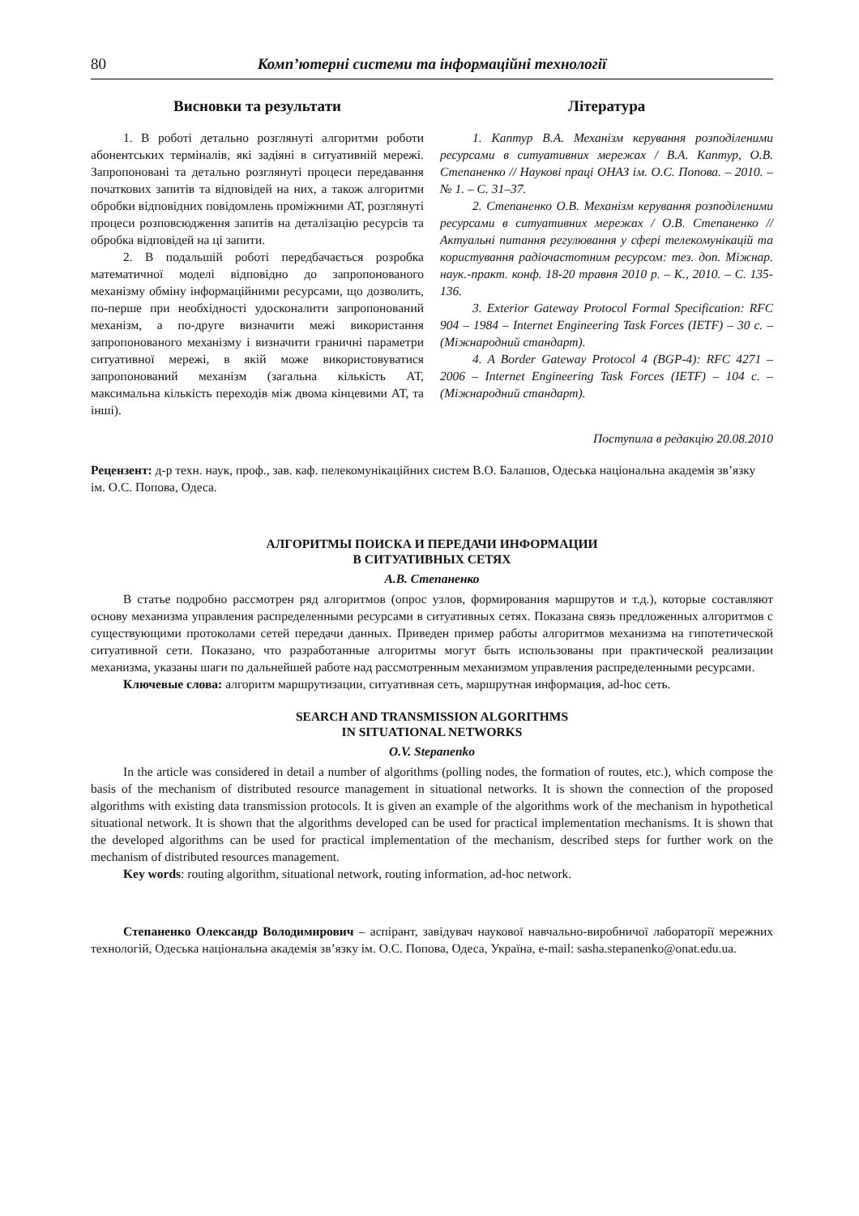80 Комп’ютерні системи та інформаційні технології
Висновки та результати
1. В роботі детально розглянуті алгоритми роботи абонентських терміналів, які задіяні в ситуативній мережі. Запропоновані та детально розглянуті процеси передавання початкових запитів та відповідей на них, а також алгоритми обробки відповідних повідомлень проміжними АТ, розглянуті процеси розповсюдження запитів на деталізацію ресурсів та обробка відповідей на ці запити.
2. В подальшій роботі передбачається розробка математичної моделі відповідно до запропонованого механізму обміну інформаційними ресурсами, що дозволить, по-перше при необхідності удосконалити запропонований механізм, а по-друге визначити межі використання запропонованого механізму і визначити граничні параметри ситуативної мережі, в якій може використовуватися запропонований механізм (загальна кількість АТ, максимальна кількість переходів між двома кінцевими АТ, та інші).
Література
1. Каптур В.А. Механізм керування розподіленими ресурсами в ситуативних мережах / В.А. Каптур, О.В. Степаненко // Наукові праці ОНАЗ ім. О.С. Попова. – 2010. – № 1. – С. 31–37.
2. Степаненко О.В. Механізм керування розподіленими ресурсами в ситуативних мережах / О.В. Степаненко // Актуальні питання регулювання у сфері телекомунікацій та користування радіочастотним ресурсом: тез. доп. Міжнар. наук.-практ. конф. 18-20 травня 2010 р. – К., 2010. – С. 135- 136.
3. Exterior Gateway Protocol Formal Specification: RFC 904 – 1984 – Internet Engineering Task Forces (IETF) – 30 с. – (Міжнародний стандарт).
4. A Border Gateway Protocol 4 (BGP-4): RFC 4271 – 2006 – Internet Engineering Task Forces (IETF) – 104 с. – (Міжнародний стандарт).
Поступила в редакцію 20.08.2010
Рецензент: д-р техн. наук, проф., зав. каф. пелекомунікаційних систем В.О. Балашов, Одеська національна академія зв’язку ім. О.С. Попова, Одеса.
АЛГОРИТМЫ ПОИСКА И ПЕРЕДАЧИ ИНФОРМАЦИИ
В СИТУАТИВНЫХ СЕТЯХ
А.В. Степаненко
В статье подробно рассмотрен ряд алгоритмов (опрос узлов, формирования маршрутов и т.д.), которые составляют основу механизма управления распределенными ресурсами в ситуативных сетях. Показана связь предложенных алгоритмов с существующими протоколами сетей передачи данных. Приведен пример работы алгоритмов механизма на гипотетической ситуативной сети. Показано, что разработанные алгоритмы могут быть использованы при практической реализации механизма, указаны шаги по дальнейшей работе над рассмотренным механизмом управления распределенными ресурсами.
Ключевые слова: алгоритм маршрутизации, ситуативная сеть, маршрутная информация, ad-hoc сеть.
SEARCH AND TRANSMISSION ALGORITHMS
IN SITUATIONAL NETWORKS
O.V. Stepanenko
In the article was considered in detail a number of algorithms (polling nodes, the formation of routes, etc.), which compose the basis of the mechanism of distributed resource management in situational networks. It is shown the connection of the proposed algorithms with existing data transmission protocols. It is given an example of the algorithms work of the mechanism in hypothetical situational network. It is shown that the algorithms developed can be used for practical implementation mechanisms. It is shown that the developed algorithms can be used for practical implementation of the mechanism, described steps for further work on the mechanism of distributed resources management.
Key words: routing algorithm, situational network, routing information, ad-hoc network.
Степаненко Олександр Володимирович – аспірант, завідувач наукової навчально-виробничої лабораторії мережних технологій, Одеська національна академія зв’язку ім. О.С. Попова, Одеса, Україна, e-mail: sasha.stepanenko@onat.edu.ua.